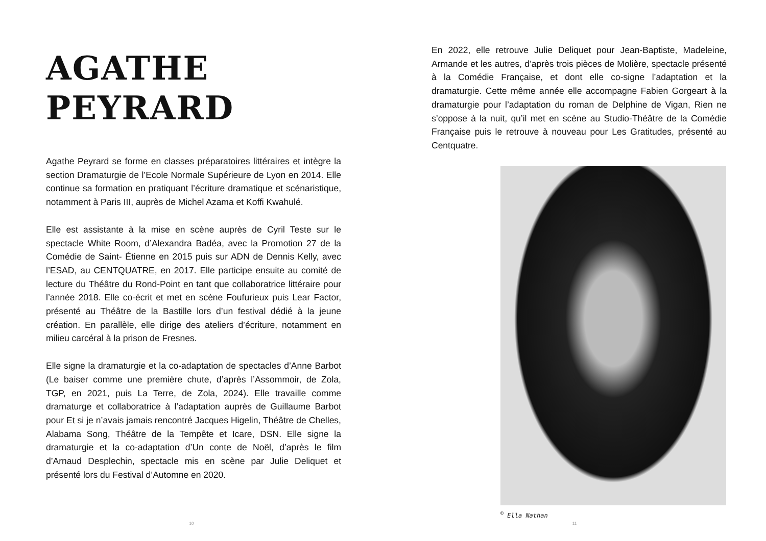AGATHE
PEYRARD
Agathe Peyrard se forme en classes préparatoires littéraires et intègre la section Dramaturgie de l’Ecole Normale Supérieure de Lyon en 2014. Elle continue sa formation en pratiquant l’écriture dramatique et scénaristique, notamment à Paris III, auprès de Michel Azama et Koffi Kwahulé.
Elle est assistante à la mise en scène auprès de Cyril Teste sur le spectacle White Room, d’Alexandra Badéa, avec la Promotion 27 de la Comédie de Saint- Étienne en 2015 puis sur ADN de Dennis Kelly, avec l’ESAD, au CENTQUATRE, en 2017. Elle participe ensuite au comité de lecture du Théâtre du Rond-Point en tant que collaboratrice littéraire pour l’année 2018. Elle co-écrit et met en scène Foufurieux puis Lear Factor, présenté au Théâtre de la Bastille lors d’un festival dédié à la jeune création. En parallèle, elle dirige des ateliers d’écriture, notamment en milieu carcéral à la prison de Fresnes.
Elle signe la dramaturgie et la co-adaptation de spectacles d’Anne Barbot (Le baiser comme une première chute, d’après l’Assommoir, de Zola, TGP, en 2021, puis La Terre, de Zola, 2024). Elle travaille comme dramaturge et collaboratrice à l’adaptation auprès de Guillaume Barbot pour Et si je n’avais jamais rencontré Jacques Higelin, Théâtre de Chelles, Alabama Song, Théâtre de la Tempête et Icare, DSN. Elle signe la dramaturgie et la co-adaptation d’Un conte de Noël, d’après le film d’Arnaud Desplechin, spectacle mis en scène par Julie Deliquet et présenté lors du Festival d’Automne en 2020.
10
En 2022, elle retrouve Julie Deliquet pour Jean-Baptiste, Madeleine, Armande et les autres, d’après trois pièces de Molière, spectacle présenté à la Comédie Française, et dont elle co-signe l’adaptation et la dramaturgie. Cette même année elle accompagne Fabien Gorgeart à la dramaturgie pour l’adaptation du roman de Delphine de Vigan, Rien ne s’oppose à la nuit, qu’il met en scène au Studio-Théâtre de la Comédie Française puis le retrouve à nouveau pour Les Gratitudes, présenté au Centquatre.
<sup>©</sup> Ella Nathan
11